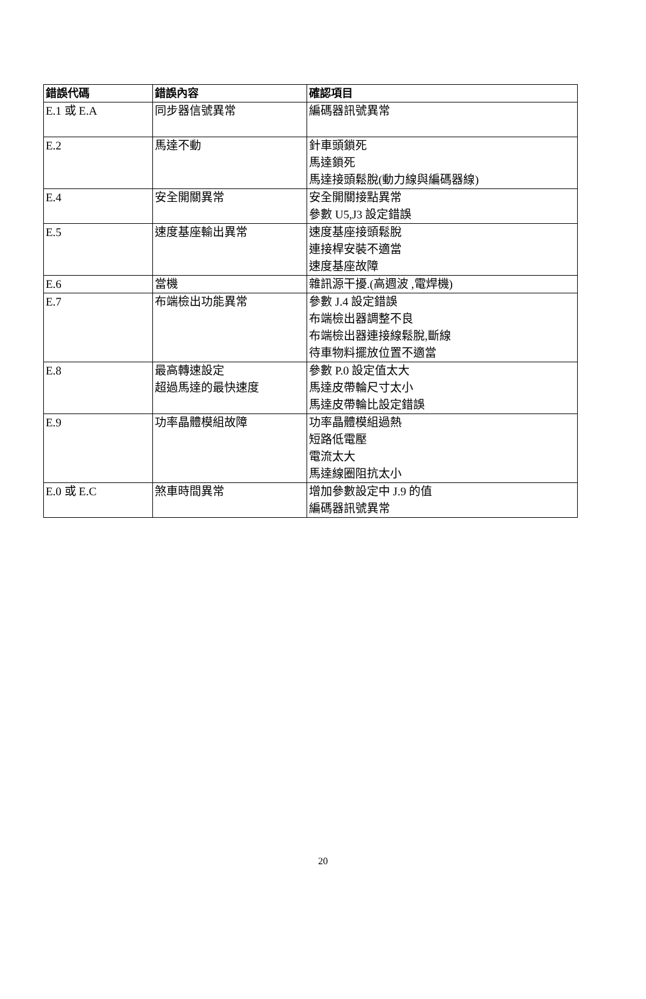| 錯誤代碼 | 錯誤內容 | 確認項目 |
| --- | --- | --- |
| E.1 或 E.A | 同步器信號異常 | 編碼器訊號異常 |
| E.2 | 馬達不動 | 針車頭鎖死 馬達鎖死 馬達接頭鬆脫(動力線與編碼器線) |
| E.4 | 安全開關異常 | 安全開關接點異常 參數 U5,J3 設定錯誤 |
| E.5 | 速度基座輸出異常 | 速度基座接頭鬆脫 連接桿安裝不適當 速度基座故障 |
| E.6 | 當機 | 雜訊源干擾.(高週波 ,電焊機) |
| E.7 | 布端檢出功能異常 | 參數 J.4 設定錯誤 布端檢出器調整不良 布端檢出器連接線鬆脫,斷線 待車物料擺放位置不適當 |
| E.8 | 最高轉速設定 超過馬達的最快速度 | 參數 P.0 設定值太大 馬達皮帶輪尺寸太小 馬達皮帶輪比設定錯誤 |
| E.9 | 功率晶體模組故障 | 功率晶體模組過熱 短路低電壓 電流太大 馬達線圈阻抗太小 |
| E.0 或 E.C | 煞車時間異常 | 增加參數設定中 J.9 的值 編碼器訊號異常 |
20